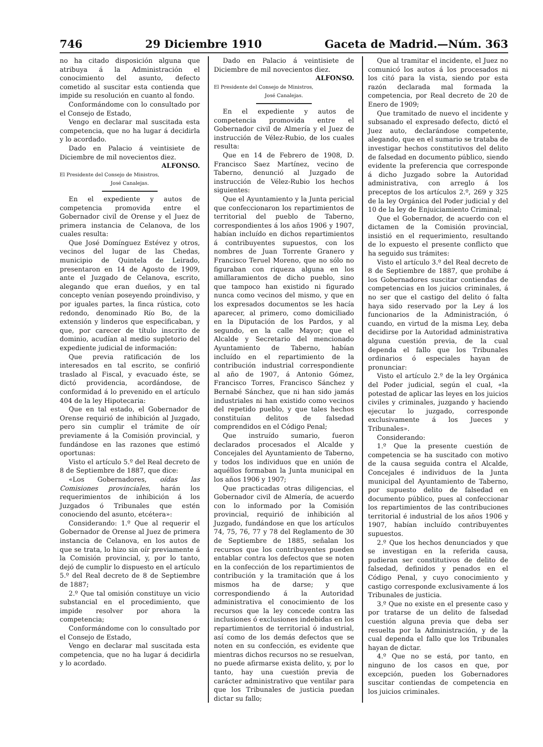746 29 Diciembre 1910 Gaceta de Madrid.—Núm. 363
no ha citado disposición alguna que atribuya á la Administración el conocimiento del asunto, defecto cometido al suscitar esta contienda que impide su resolución en cuanto al fondo.
Conformándome con lo consultado por el Consejo de Estado,
Vengo en declarar mal suscitada esta competencia, que no ha lugar á decidirla y lo acordado.
Dado en Palacio á veintisiete de Diciembre de mil novecientos diez.
ALFONSO.
El Presidente del Consejo de Ministros,
José Canalejas.
En el expediente y autos de competencia promovida entre el Gobernador civil de Orense y el Juez de primera instancia de Celanova, de los cuales resulta:
Que José Domínguez Estévez y otros, vecinos del lugar de las Chedas, municipio de Quintela de Leirado, presentaron en 14 de Agosto de 1909, ante el Juzgado de Celanova, escrito, alegando que eran dueños, y en tal concepto venían poseyendo proindiviso, y por iguales partes, la finca rústica, coto redondo, denominado Río Bo, de la extensión y linderos que especificaban, y que, por carecer de título inscrito de dominio, acudían al medio supletorio del expediente judicial de información:
Que previa ratificación de los interesados en tal escrito, se confirió traslado al Fiscal, y evacuado éste, se dictó providencia, acordándose, de conformidad á lo prevenido en el artículo 404 de la ley Hipotecaria:
Que en tal estado, el Gobernador de Orense requirió de inhibición al Juzgado, pero sin cumplir el trámite de oír previamente á la Comisión provincial, y fundándose en las razones que estimó oportunas:
Visto el artículo 5.º del Real decreto de 8 de Septiembre de 1887, que dice:
«Los Gobernadores, oídas las Comisiones provinciales, harán los requerimientos de inhibición á los Juzgados ó Tribunales que estén conociendo del asunto, etcétera»:
Considerando: 1.º Que al requerir el Gobernador de Orense al Juez de primera instancia de Celanova, en los autos de que se trata, lo hizo sin oír previamente á la Comisión provincial, y, por lo tanto, dejó de cumplir lo dispuesto en el artículo 5.º del Real decreto de 8 de Septiembre de 1887;
2.º Que tal omisión constituye un vicio substancial en el procedimiento, que impide resolver por ahora la competencia;
Conformándome con lo consultado por el Consejo de Estado,
Vengo en declarar mal suscitada esta competencia, que no ha lugar á decidirla y lo acordado.
Dado en Palacio á veintisiete de Diciembre de mil novecientos diez.
ALFONSO.
El Presidente del Consejo de Ministros,
José Canalejas.
En el expediente y autos de competencia promovida entre el Gobernador civil de Almería y el Juez de instrucción de Vélez-Rubio, de los cuales resulta:
Que en 14 de Febrero de 1908, D. Francisco Saez Martínez, vecino de Taberno, denunció al Juzgado de instrucción de Vélez-Rubio los hechos siguientes:
Que el Ayuntamiento y la Junta pericial que confeccionaron los repartimientos de territorial del pueblo de Taberno, correspondientes á los años 1906 y 1907, habían incluído en dichos repartimientos á contribuyentes supuestos, con los nombres de Juan Torrente Granero y Francisco Teruel Moreno, que no sólo no figuraban con riqueza alguna en los amillaramientos de dicho pueblo, sino que tampoco han existido ni figurado nunca como vecinos del mismo, y que en los expresados documentos se les hacía aparecer, al primero, como domiciliado en la Diputación de los Pardos, y al segundo, en la calle Mayor; que el Alcalde y Secretario del mencionado Ayuntamiento de Taberno, habían incluído en el repartimiento de la contribución industrial correspondiente al año de 1907, á Antonio Gómez, Francisco Torres, Francisco Sánchez y Bernabé Sánchez, que ni han sido jamás industriales ni han existido como vecinos del repetido pueblo, y que tales hechos constituían delitos de falsedad comprendidos en el Código Penal;
Que instruído sumario, fueron declarados procesados el Alcalde y Concejales del Ayuntamiento de Taberno, y todos los individuos que en unión de aquéllos formaban la Junta municipal en los años 1906 y 1907;
Que practicadas otras diligencias, el Gobernador civil de Almería, de acuerdo con lo informado por la Comisión provincial, requirió de inhibición al Juzgado, fundándose en que los artículos 74, 75, 76, 77 y 78 del Reglamento de 30 de Septiembre de 1885, señalan los recursos que los contribuyentes pueden entablar contra los defectos que se noten en la confección de los repartimientos de contribución y la tramitación que á los mismos ha de darse; y que correspondiendo á la Autoridad administrativa el conocimiento de los recursos que la ley concede contra las inclusiones ó exclusiones indebidas en los repartimientos de territorial ó industrial, así como de los demás defectos que se noten en su confección, es evidente que mientras dichos recursos no se resuelvan, no puede afirmarse exista delito, y, por lo tanto, hay una cuestión previa de carácter administrativo que ventilar para que los Tribunales de justicia puedan dictar su fallo;
Que al tramitar el incidente, el Juez no comunicó los autos á los procesados ni los citó para la vista, siendo por esta razón declarada mal formada la competencia, por Real decreto de 20 de Enero de 1909;
Que tramitado de nuevo el incidente y subsanado el expresado defecto, dictó el Juez auto, declarándose competente, alegando, que en el sumario se trataba de investigar hechos constitutivos del delito de falsedad en documento público, siendo evidente la preferencia que corresponde á dicho Juzgado sobre la Autoridad administrativa, con arreglo á los preceptos de los artículos 2.º, 269 y 325 de la ley Orgánica del Poder judicial y del 10 de la ley de Enjuiciamiento Criminal;
Que el Gobernador, de acuerdo con el dictamen de la Comisión provincial, insistió en el requerimiento, resultando de lo expuesto el presente conflicto que ha seguido sus trámites:
Visto el artículo 3.º del Real decreto de 8 de Septiembre de 1887, que prohibe á los Gobernadores suscitar contiendas de competencias en los juicios criminales, á no ser que el castigo del delito ó falta haya sido reservado por la Ley á los funcionarios de la Administración, ó cuando, en virtud de la misma Ley, deba decidirse por la Autoridad administrativa alguna cuestión previa, de la cual dependa el fallo que los Tribunales ordinarios ó especiales hayan de pronunciar:
Visto el artículo 2.º de la ley Orgánica del Poder judicial, según el cual, «la potestad de aplicar las leyes en los juicios civiles y criminales, juzgando y haciendo ejecutar lo juzgado, corresponde exclusivamente á los Jueces y Tribunales».
Considerando:
1.º Que la presente cuestión de competencia se ha suscitado con motivo de la causa seguida contra el Alcalde, Concejales é individuos de la Junta municipal del Ayuntamiento de Taberno, por supuesto delito de falsedad en documento público, pues al confeccionar los repartimientos de las contribuciones territorial é industrial de los años 1906 y 1907, habían incluído contribuyentes supuestos.
2.º Que los hechos denunciados y que se investigan en la referida causa, pudieran ser constitutivos de delito de falsedad, definidos y penados en el Código Penal, y cuyo conocimiento y castigo corresponde exclusivamente á los Tribunales de justicia.
3.º Que no existe en el presente caso y por tratarse de un delito de falsedad cuestión alguna previa que deba ser resuelta por la Administración, y de la cual dependa el fallo que los Tribunales hayan de dictar.
4.º Que no se está, por tanto, en ninguno de los casos en que, por excepción, pueden los Gobernadores suscitar contiendas de competencia en los juicios criminales.